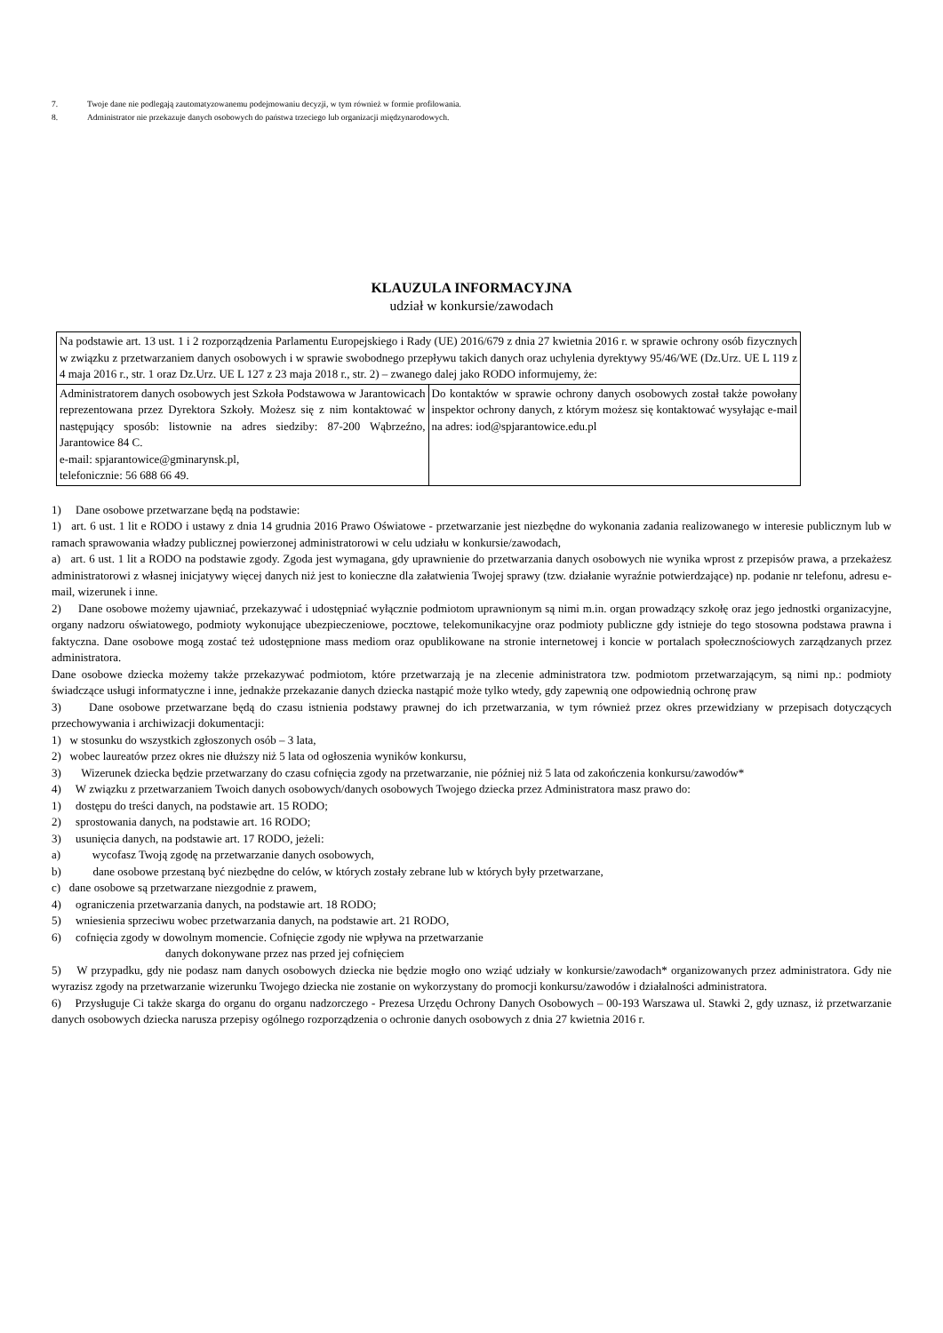7. Twoje dane nie podlegają zautomatyzowanemu podejmowaniu decyzji, w tym również w formie profilowania.
8. Administrator nie przekazuje danych osobowych do państwa trzeciego lub organizacji międzynarodowych.
KLAUZULA INFORMACYJNA
udział w konkursie/zawodach
| Na podstawie art. 13 ust. 1 i 2 rozporządzenia Parlamentu Europejskiego i Rady (UE) 2016/679 z dnia 27 kwietnia 2016 r. w sprawie ochrony osób fizycznych w związku z przetwarzaniem danych osobowych i w sprawie swobodnego przepływu takich danych oraz uchylenia dyrektywy 95/46/WE (Dz.Urz. UE L 119 z 4 maja 2016 r., str. 1 oraz Dz.Urz. UE L 127 z 23 maja 2018 r., str. 2) – zwanego dalej jako RODO informujemy, że: | |
| Administratorem danych osobowych jest Szkoła Podstawowa w Jarantowicach reprezentowana przez Dyrektora Szkoły. Możesz się z nim kontaktować w następujący sposób: listownie na adres siedziby: 87-200 Wąbrzeźno, Jarantowice 84 C. e-mail: spjarantowice@gminarynsk.pl, telefonicznie: 56 688 66 49. | Do kontaktów w sprawie ochrony danych osobowych został także powołany inspektor ochrony danych, z którym możesz się kontaktować wysyłając e-mail na adres: iod@spjarantowice.edu.pl |
1) Dane osobowe przetwarzane będą na podstawie:
1) art. 6 ust. 1 lit e RODO i ustawy z dnia 14 grudnia 2016 Prawo Oświatowe - przetwarzanie jest niezbędne do wykonania zadania realizowanego w interesie publicznym lub w ramach sprawowania władzy publicznej powierzonej administratorowi w celu udziału w konkursie/zawodach,
a) art. 6 ust. 1 lit a RODO na podstawie zgody. Zgoda jest wymagana, gdy uprawnienie do przetwarzania danych osobowych nie wynika wprost z przepisów prawa, a przekażesz administratorowi z własnej inicjatywy więcej danych niż jest to konieczne dla załatwienia Twojej sprawy (tzw. działanie wyraźnie potwierdzające) np. podanie nr telefonu, adresu e-mail, wizerunek i inne.
2) Dane osobowe możemy ujawniać, przekazywać i udostępniać wyłącznie podmiotom uprawnionym są nimi m.in. organ prowadzący szkołę oraz jego jednostki organizacyjne, organy nadzoru oświatowego, podmioty wykonujące ubezpieczeniowe, pocztowe, telekomunikacyjne oraz podmioty publiczne gdy istnieje do tego stosowna podstawa prawna i faktyczna. Dane osobowe mogą zostać też udostępnione mass mediom oraz opublikowane na stronie internetowej i koncie w portalach społecznościowych zarządzanych przez administratora.
Dane osobowe dziecka możemy także przekazywać podmiotom, które przetwarzają je na zlecenie administratora tzw. podmiotom przetwarzającym, są nimi np.: podmioty świadczące usługi informatyczne i inne, jednakże przekazanie danych dziecka nastąpić może tylko wtedy, gdy zapewnią one odpowiednią ochronę praw
3) Dane osobowe przetwarzane będą do czasu istnienia podstawy prawnej do ich przetwarzania, w tym również przez okres przewidziany w przepisach dotyczących przechowywania i archiwizacji dokumentacji:
1) w stosunku do wszystkich zgłoszonych osób – 3 lata,
2) wobec laureatów przez okres nie dłuższy niż 5 lata od ogłoszenia wyników konkursu,
3) Wizerunek dziecka będzie przetwarzany do czasu cofnięcia zgody na przetwarzanie, nie później niż 5 lata od zakończenia konkursu/zawodów*
4) W związku z przetwarzaniem Twoich danych osobowych/danych osobowych Twojego dziecka przez Administratora masz prawo do:
1) dostępu do treści danych, na podstawie art. 15 RODO;
2) sprostowania danych, na podstawie art. 16 RODO;
3) usunięcia danych, na podstawie art. 17 RODO, jeżeli:
a) wycofasz Twoją zgodę na przetwarzanie danych osobowych,
b) dane osobowe przestaną być niezbędne do celów, w których zostały zebrane lub w których były przetwarzane,
c) dane osobowe są przetwarzane niezgodnie z prawem,
4) ograniczenia przetwarzania danych, na podstawie art. 18 RODO;
5) wniesienia sprzeciwu wobec przetwarzania danych, na podstawie art. 21 RODO,
6) cofnięcia zgody w dowolnym momencie. Cofnięcie zgody nie wpływa na przetwarzanie
danych dokonywane przez nas przed jej cofnięciem
5) W przypadku, gdy nie podasz nam danych osobowych dziecka nie będzie mogło ono wziąć udziały w konkursie/zawodach* organizowanych przez administratora. Gdy nie wyrazisz zgody na przetwarzanie wizerunku Twojego dziecka nie zostanie on wykorzystany do promocji konkursu/zawodów i działalności administratora.
6) Przysługuje Ci także skarga do organu do organu nadzorczego - Prezesa Urzędu Ochrony Danych Osobowych – 00-193 Warszawa ul. Stawki 2, gdy uznasz, iż przetwarzanie danych osobowych dziecka narusza przepisy ogólnego rozporządzenia o ochronie danych osobowych z dnia 27 kwietnia 2016 r.